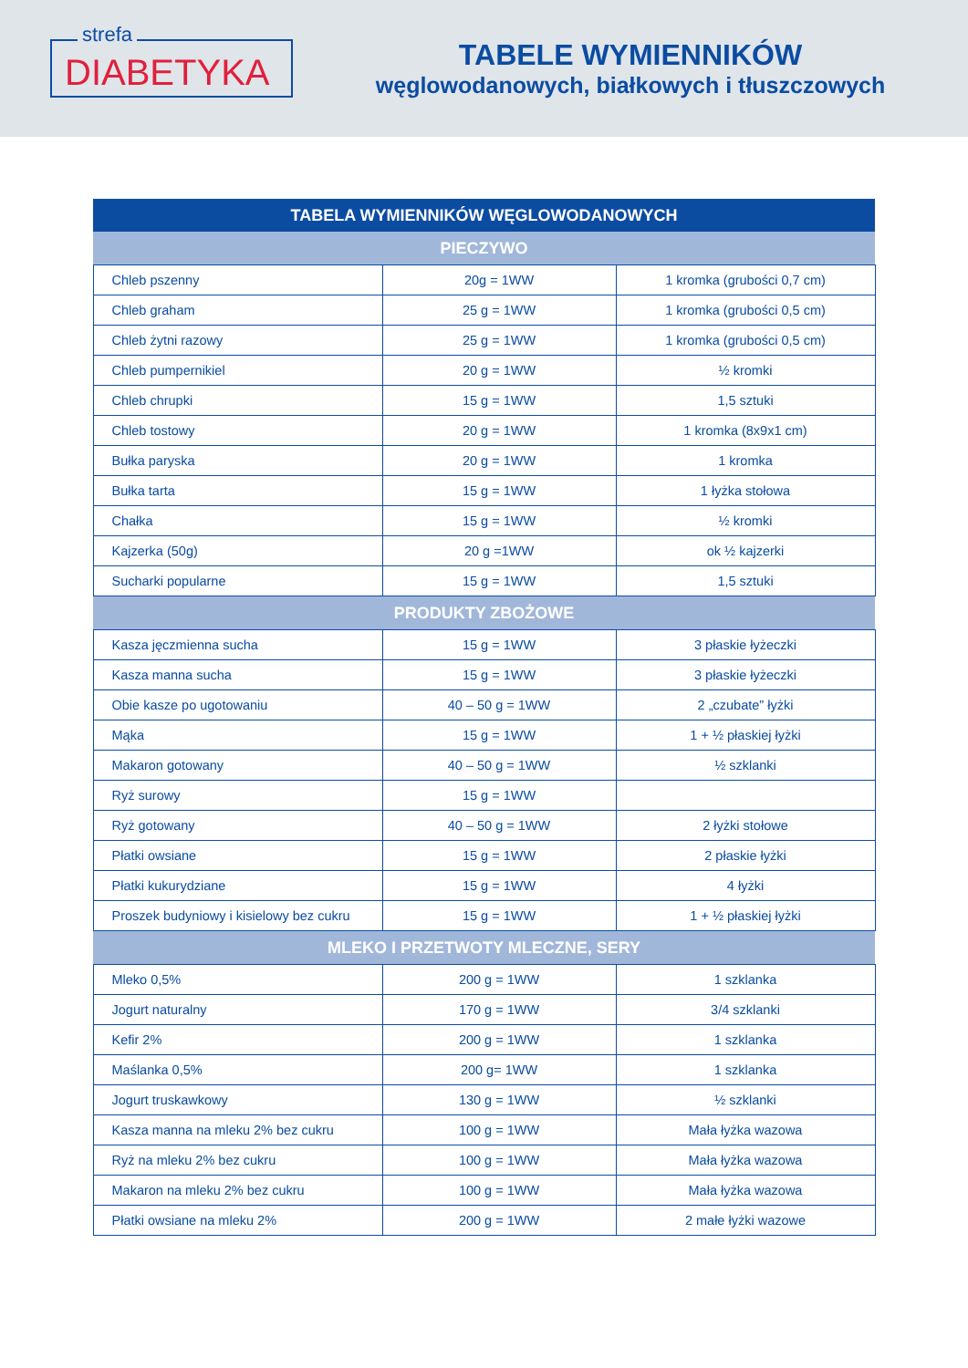strefa
DIABETYKA
TABELE WYMIENNIKÓW
węglowodanowych, białkowych i tłuszczowych
| TABELA WYMIENNIKÓW WĘGLOWODANOWYCH | | |
| --- | --- | --- |
| PIECZYWO | | |
| Chleb pszenny | 20g = 1WW | 1 kromka (grubości 0,7 cm) |
| Chleb graham | 25 g = 1WW | 1 kromka (grubości 0,5 cm) |
| Chleb żytni razowy | 25 g = 1WW | 1 kromka (grubości 0,5 cm) |
| Chleb pumpernikiel | 20 g = 1WW | ½ kromki |
| Chleb chrupki | 15 g = 1WW | 1,5 sztuki |
| Chleb tostowy | 20 g = 1WW | 1 kromka (8x9x1 cm) |
| Bułka paryska | 20 g = 1WW | 1 kromka |
| Bułka tarta | 15 g = 1WW | 1 łyżka stołowa |
| Chałka | 15 g = 1WW | ½ kromki |
| Kajzerka (50g) | 20 g =1WW | ok ½ kajzerki |
| Sucharki popularne | 15 g = 1WW | 1,5 sztuki |
| PRODUKTY ZBOŻOWE | | |
| Kasza jęczmienna sucha | 15 g = 1WW | 3 płaskie łyżeczki |
| Kasza manna sucha | 15 g = 1WW | 3 płaskie łyżeczki |
| Obie kasze po ugotowaniu | 40 – 50 g = 1WW | 2 „czubate” łyżki |
| Mąka | 15 g = 1WW | 1 + ½ płaskiej łyżki |
| Makaron gotowany | 40 – 50 g = 1WW | ½ szklanki |
| Ryż surowy | 15 g = 1WW | |
| Ryż gotowany | 40 – 50 g = 1WW | 2 łyżki stołowe |
| Płatki owsiane | 15 g = 1WW | 2 płaskie łyżki |
| Płatki kukurydziane | 15 g = 1WW | 4 łyżki |
| Proszek budyniowy i kisielowy bez cukru | 15 g = 1WW | 1 + ½ płaskiej łyżki |
| MLEKO I PRZETWOTY MLECZNE, SERY | | |
| Mleko 0,5% | 200 g = 1WW | 1 szklanka |
| Jogurt naturalny | 170 g = 1WW | 3/4 szklanki |
| Kefir 2% | 200 g = 1WW | 1 szklanka |
| Maślanka 0,5% | 200 g= 1WW | 1 szklanka |
| Jogurt truskawkowy | 130 g = 1WW | ½ szklanki |
| Kasza manna na mleku 2% bez cukru | 100 g = 1WW | Mała łyżka wazowa |
| Ryż na mleku 2% bez cukru | 100 g = 1WW | Mała łyżka wazowa |
| Makaron na mleku 2% bez cukru | 100 g = 1WW | Mała łyżka wazowa |
| Płatki owsiane na mleku 2% | 200 g = 1WW | 2 małe łyżki wazowe |